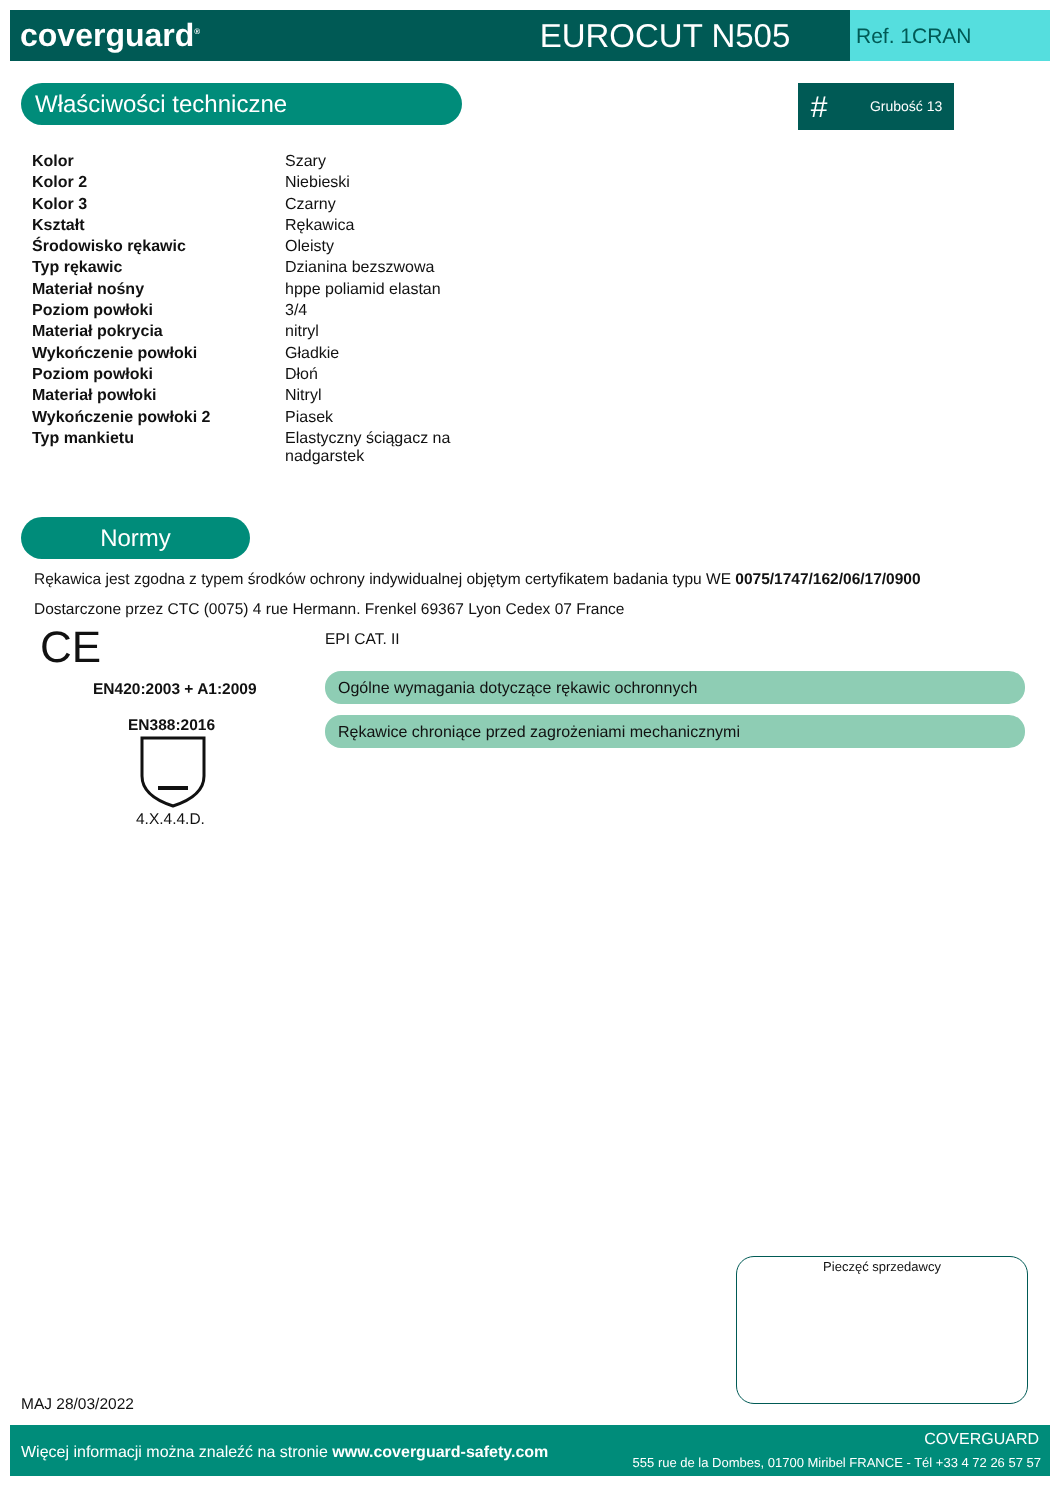coverguard<sup>®</sup>
EUROCUT N505
Ref. 1CRAN
Właściwości techniczne # Grubość 13
| Kolor | Szary |
| Kolor 2 | Niebieski |
| Kolor 3 | Czarny |
| Kształt | Rękawica |
| Środowisko rękawic | Oleisty |
| Typ rękawic | Dzianina bezszwowa |
| Materiał nośny | hppe poliamid elastan |
| Poziom powłoki | 3/4 |
| Materiał pokrycia | nitryl |
| Wykończenie powłoki | Gładkie |
| Poziom powłoki | Dłoń |
| Materiał powłoki | Nitryl |
| Wykończenie powłoki 2 | Piasek |
| Typ mankietu | Elastyczny ściągacz na nadgarstek |
Normy
Rękawica jest zgodna z typem środków ochrony indywidualnej objętym certyfikatem badania typu WE 0075/1747/162/06/17/0900
Dostarczone przez CTC (0075) 4 rue Hermann. Frenkel 69367 Lyon Cedex 07 France
CE EPI CAT. II
EN420:2003 + A1:2009 Ogólne wymagania dotyczące rękawic ochronnych
EN388:2016 Rękawice chroniące przed zagrożeniami mechanicznymi
4.X.4.4.D.
Pieczęć sprzedawcy
MAJ 28/03/2022
Więcej informacji można znaleźć na stronie www.coverguard-safety.com
COVERGUARD
555 rue de la Dombes, 01700 Miribel FRANCE - Tél +33 4 72 26 57 57